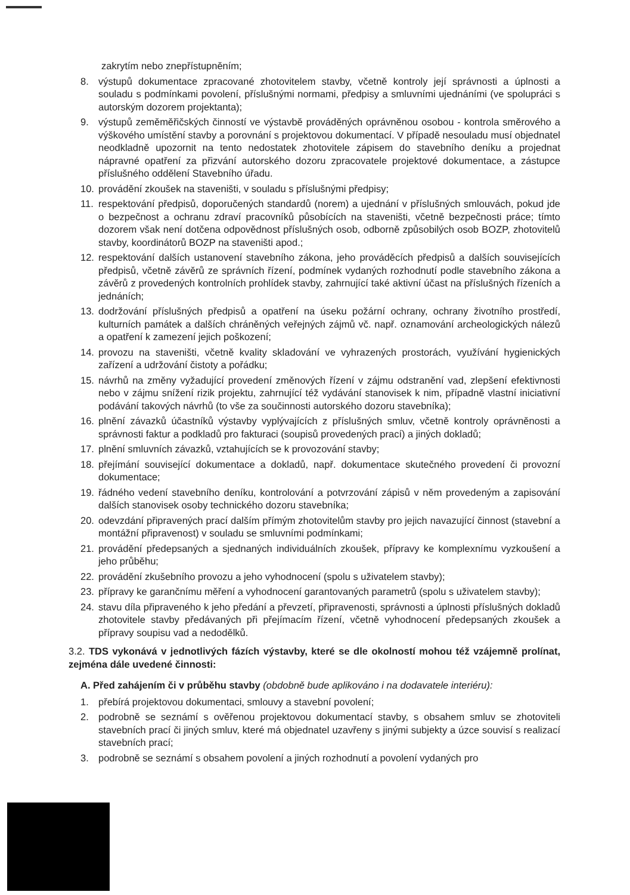zakrytím nebo znepřístupněním;
8. výstupů dokumentace zpracované zhotovitelem stavby, včetně kontroly její správnosti a úplnosti a souladu s podmínkami povolení, příslušnými normami, předpisy a smluvními ujednáními (ve spolupráci s autorským dozorem projektanta);
9. výstupů zeměměřičských činností ve výstavbě prováděných oprávněnou osobou - kontrola směrového a výškového umístění stavby a porovnání s projektovou dokumentací. V případě nesouladu musí objednatel neodkladně upozornit na tento nedostatek zhotovitele zápisem do stavebního deníku a projednat nápravné opatření za přizvání autorského dozoru zpracovatele projektové dokumentace, a zástupce příslušného oddělení Stavebního úřadu.
10. provádění zkoušek na staveništi, v souladu s příslušnými předpisy;
11. respektování předpisů, doporučených standardů (norem) a ujednání v příslušných smlouvách, pokud jde o bezpečnost a ochranu zdraví pracovníků působících na staveništi, včetně bezpečnosti práce; tímto dozorem však není dotčena odpovědnost příslušných osob, odborně způsobilých osob BOZP, zhotovitelů stavby, koordinátorů BOZP na staveništi apod.;
12. respektování dalších ustanovení stavebního zákona, jeho prováděcích předpisů a dalších souvisejících předpisů, včetně závěrů ze správních řízení, podmínek vydaných rozhodnutí podle stavebního zákona a závěrů z provedených kontrolních prohlídek stavby, zahrnující také aktivní účast na příslušných řízeních a jednáních;
13. dodržování příslušných předpisů a opatření na úseku požární ochrany, ochrany životního prostředí, kulturních památek a dalších chráněných veřejných zájmů vč. např. oznamování archeologických nálezů a opatření k zamezení jejich poškození;
14. provozu na staveništi, včetně kvality skladování ve vyhrazených prostorách, využívání hygienických zařízení a udržování čistoty a pořádku;
15. návrhů na změny vyžadující provedení změnových řízení v zájmu odstranění vad, zlepšení efektivnosti nebo v zájmu snížení rizik projektu, zahrnující též vydávání stanovisek k nim, případně vlastní iniciativní podávání takových návrhů (to vše za součinnosti autorského dozoru stavebníka);
16. plnění závazků účastníků výstavby vyplývajících z příslušných smluv, včetně kontroly oprávněnosti a správnosti faktur a podkladů pro fakturaci (soupisů provedených prací) a jiných dokladů;
17. plnění smluvních závazků, vztahujících se k provozování stavby;
18. přejímání související dokumentace a dokladů, např. dokumentace skutečného provedení či provozní dokumentace;
19. řádného vedení stavebního deníku, kontrolování a potvrzování zápisů v něm provedeným a zapisování dalších stanovisek osoby technického dozoru stavebníka;
20. odevzdání připravených prací dalším přímým zhotovitelům stavby pro jejich navazující činnost (stavební a montážní připravenost) v souladu se smluvními podmínkami;
21. provádění předepsaných a sjednaných individuálních zkoušek, přípravy ke komplexnímu vyzkoušení a jeho průběhu;
22. provádění zkušebního provozu a jeho vyhodnocení (spolu s uživatelem stavby);
23. přípravy ke garančnímu měření a vyhodnocení garantovaných parametrů (spolu s uživatelem stavby);
24. stavu díla připraveného k jeho předání a převzetí, připravenosti, správnosti a úplnosti příslušných dokladů zhotovitele stavby předávaných při přejímacím řízení, včetně vyhodnocení předepsaných zkoušek a přípravy soupisu vad a nedodělků.
3.2. TDS vykonává v jednotlivých fázích výstavby, které se dle okolností mohou též vzájemně prolínat, zejména dále uvedené činnosti:
A. Před zahájením či v průběhu stavby (obdobně bude aplikováno i na dodavatele interiéru):
1. přebírá projektovou dokumentaci, smlouvy a stavební povolení;
2. podrobně se seznámí s ověřenou projektovou dokumentací stavby, s obsahem smluv se zhotoviteli stavebních prací či jiných smluv, které má objednatel uzavřeny s jinými subjekty a úzce souvisí s realizací stavebních prací;
3. podrobně se seznámí s obsahem povolení a jiných rozhodnutí a povolení vydaných pro